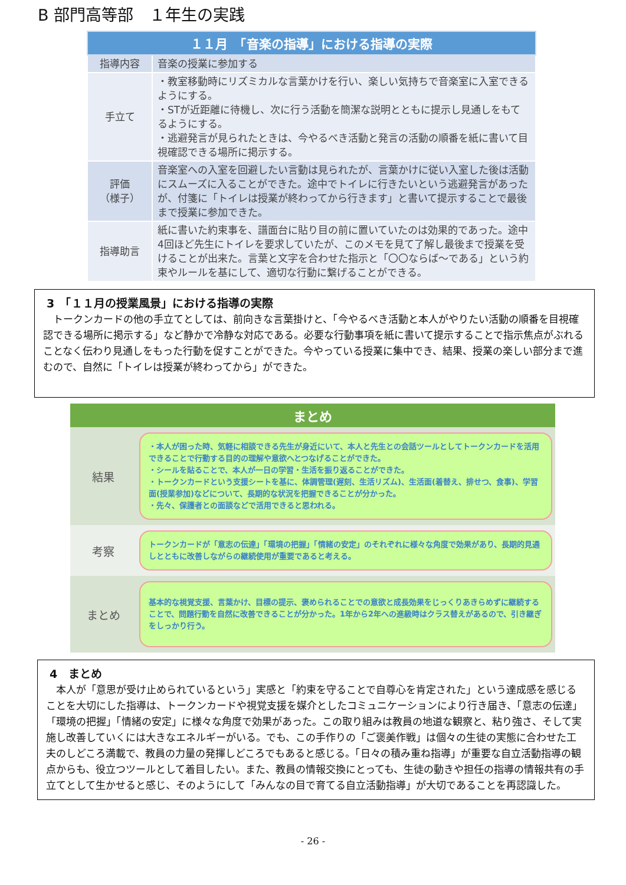B 部門高等部　１年生の実践
| １１月 「音楽の指導」における指導の実際 | |
| --- | --- |
| 指導内容 | 音楽の授業に参加する |
| 手立て | ・教室移動時にリズミカルな言葉かけを行い、楽しい気持ちで音楽室に入室できるようにする。 ・STが近距離に待機し、次に行う活動を簡潔な説明とともに提示し見通しをもてるようにする。 ・逃避発言が見られたときは、今やるべき活動と発言の活動の順番を紙に書いて目視確認できる場所に掲示する。 |
| 評価 （様子） | 音楽室への入室を回避したい言動は見られたが、言葉かけに従い入室した後は活動にスムーズに入ることができた。途中でトイレに行きたいという逃避発言があったが、付箋に「トイレは授業が終わってから行きます」と書いて提示することで最後まで授業に参加できた。 |
| 指導助言 | 紙に書いた約束事を、譜面台に貼り目の前に置いていたのは効果的であった。途中4回ほど先生にトイレを要求していたが、このメモを見て了解し最後まで授業を受けることが出来た。言葉と文字を合わせた指示と「〇〇ならば～である」という約束やルールを基にして、適切な行動に繋げることができる。 |
3　「１１月の授業風景」における指導の実際
　トークンカードの他の手立てとしては、前向きな言葉掛けと、「今やるべき活動と本人がやりたい活動の順番を目視確認できる場所に掲示する」など静かで冷静な対応である。必要な行動事項を紙に書いて提示することで指示焦点がぶれることなく伝わり見通しをもった行動を促すことができた。今やっている授業に集中でき、結果、授業の楽しい部分まで進むので、自然に「トイレは授業が終わってから」ができた。
| まとめ | |
| --- | --- |
| 結果 | ・本人が困った時、気軽に相談できる先生が身近にいて、本人と先生との会話ツールとしてトークンカードを活用できることで行動する目的の理解や意欲へとつなげることができた。 ・シールを貼ることで、本人が一日の学習・生活を振り返ることができた。 ・トークンカードという支援シートを基に、体調管理(遅刻、生活リズム)、生活面(着替え、排せつ、食事)、学習面(授業参加)などについて、長期的な状況を把握できることが分かった。 ・先々、保護者との面談などで活用できると思われる。 |
| 考察 | トークンカードが「意志の伝達」「環境の把握」「情緒の安定」のそれぞれに様々な角度で効果があり、長期的見通しとともに改善しながらの継続使用が重要であると考える。 |
| まとめ | 基本的な視覚支援、言葉かけ、目標の提示、褒められることでの意欲と成長効果をじっくりあきらめずに継続することで、問題行動を自然に改善できることが分かった。1年から2年への進級時はクラス替えがあるので、引き継ぎをしっかり行う。 |
4　まとめ
　本人が「意思が受け止められているという」実感と「約束を守ることで自尊心を肯定された」という達成感を感じることを大切にした指導は、トークンカードや視覚支援を媒介としたコミュニケーションにより行き届き、「意志の伝達」「環境の把握」「情緒の安定」に様々な角度で効果があった。この取り組みは教員の地道な観察と、粘り強さ、そして実施し改善していくには大きなエネルギーがいる。でも、この手作りの「ご褒美作戦」は個々の生徒の実態に合わせた工夫のしどころ満載で、教員の力量の発揮しどころでもあると感じる。「日々の積み重ね指導」が重要な自立活動指導の観点からも、役立つツールとして着目したい。また、教員の情報交換にとっても、生徒の動きや担任の指導の情報共有の手立てとして生かせると感じ、そのようにして「みんなの目で育てる自立活動指導」が大切であることを再認識した。
- 26 -